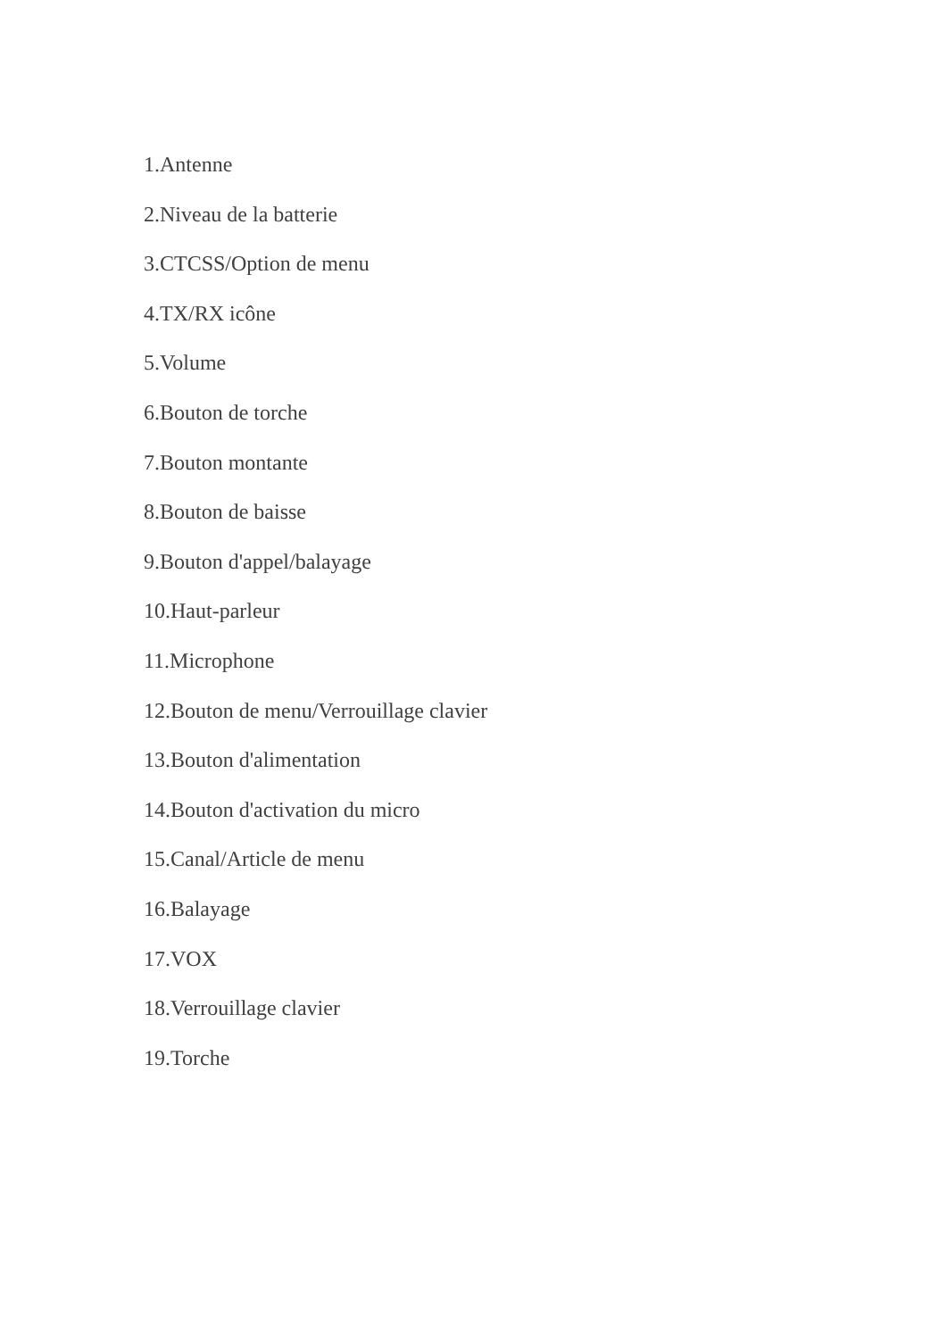1.Antenne
2.Niveau de la batterie
3.CTCSS/Option de menu
4.TX/RX icône
5.Volume
6.Bouton de torche
7.Bouton montante
8.Bouton de baisse
9.Bouton d'appel/balayage
10.Haut-parleur
11.Microphone
12.Bouton de menu/Verrouillage clavier
13.Bouton d'alimentation
14.Bouton d'activation du micro
15.Canal/Article de menu
16.Balayage
17.VOX
18.Verrouillage clavier
19.Torche